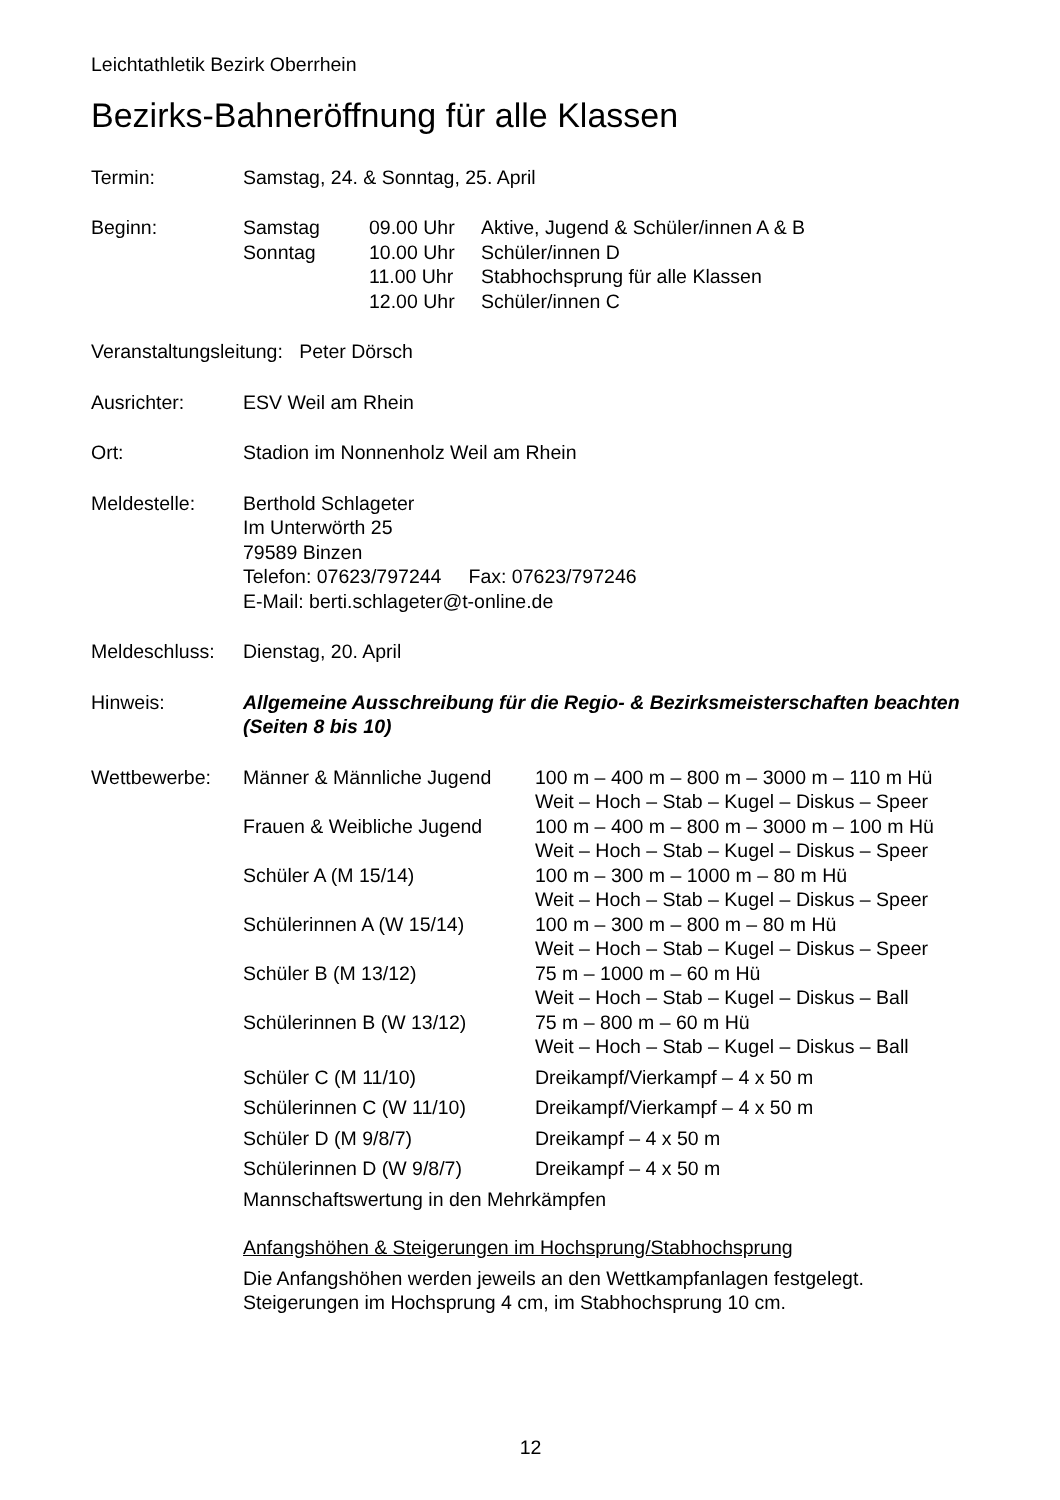Leichtathletik Bezirk Oberrhein
Bezirks-Bahneröffnung für alle Klassen
| Termin: | Samstag, 24. & Sonntag, 25. April | | |
| Beginn: | Samstag | 09.00 Uhr | Aktive, Jugend & Schüler/innen A & B |
| | Sonntag | 10.00 Uhr | Schüler/innen D |
| | | 11.00 Uhr | Stabhochsprung für alle Klassen |
| | | 12.00 Uhr | Schüler/innen C |
| Veranstaltungsleitung: Peter Dörsch | | | |
| Ausrichter: | ESV Weil am Rhein | | |
| Ort: | Stadion im Nonnenholz Weil am Rhein | | |
| Meldestelle: | Berthold Schlageter Im Unterwörth 25 79589 Binzen Telefon: 07623/797244 Fax: 07623/797246 E-Mail: berti.schlageter@t-online.de | | |
| Meldeschluss: | Dienstag, 20. April | | |
| Hinweis: | Allgemeine Ausschreibung für die Regio- & Bezirksmeisterschaften beachten (Seiten 8 bis 10) | | |
| Wettbewerbe: | Männer & Männliche Jugend | 100 m – 400 m – 800 m – 3000 m – 110 m Hü Weit – Hoch – Stab – Kugel – Diskus – Speer |
| | Frauen & Weibliche Jugend | 100 m – 400 m – 800 m – 3000 m – 100 m Hü Weit – Hoch – Stab – Kugel – Diskus – Speer |
| | Schüler A (M 15/14) | 100 m – 300 m – 1000 m – 80 m Hü Weit – Hoch – Stab – Kugel – Diskus – Speer |
| | Schülerinnen A (W 15/14) | 100 m – 300 m – 800 m – 80 m Hü Weit – Hoch – Stab – Kugel – Diskus – Speer |
| | Schüler B (M 13/12) | 75 m – 1000 m – 60 m Hü Weit – Hoch – Stab – Kugel – Diskus – Ball |
| | Schülerinnen B (W 13/12) | 75 m – 800 m – 60 m Hü Weit – Hoch – Stab – Kugel – Diskus – Ball |
| | Schüler C (M 11/10) | Dreikampf/Vierkampf – 4 x 50 m |
| | Schülerinnen C (W 11/10) | Dreikampf/Vierkampf – 4 x 50 m |
| | Schüler D (M 9/8/7) | Dreikampf – 4 x 50 m |
| | Schülerinnen D (W 9/8/7) | Dreikampf – 4 x 50 m |
| | Mannschaftswertung in den Mehrkämpfen | |
| | Anfangshöhen & Steigerungen im Hochsprung/Stabhochsprung | |
| | Die Anfangshöhen werden jeweils an den Wettkampfanlagen festgelegt. Steigerungen im Hochsprung 4 cm, im Stabhochsprung 10 cm. | |
12